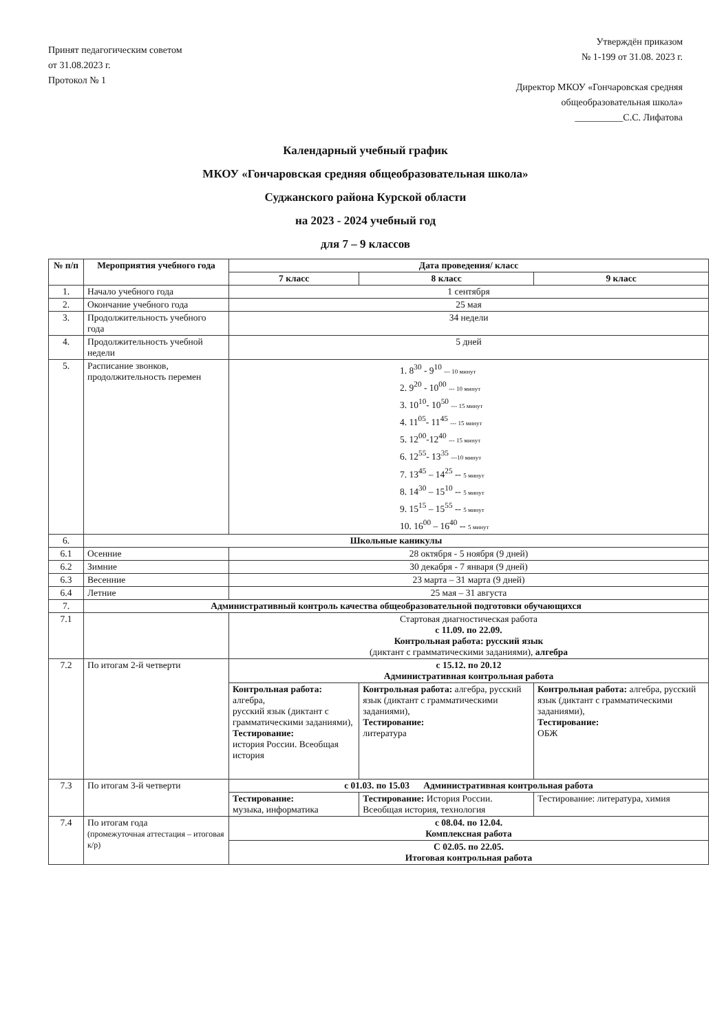Принят педагогическим советом
от 31.08.2023 г.
Протокол № 1
Утверждён приказом
№ 1-199 от 31.08. 2023 г.
Директор МКОУ «Гончаровская средняя
общеобразовательная школа»
__________С.С. Лифатова
Календарный учебный график
МКОУ «Гончаровская средняя общеобразовательная школа»
Суджанского района Курской области
на 2023 - 2024 учебный год
для 7 – 9 классов
| № п/п | Мероприятия учебного года | Дата проведения/ класс | | |
| --- | --- | --- | --- | --- |
| | | 7 класс | 8 класс | 9 класс |
| 1. | Начало учебного года | 1 сентября | | |
| 2. | Окончание учебного года | 25 мая | | |
| 3. | Продолжительность учебного года | 34 недели | | |
| 4. | Продолжительность учебной недели | 5 дней | | |
| 5. | Расписание звонков, продолжительность перемен | 1. 8<sup>30</sup> - 9<sup>10</sup> --- 10 минут 2. 9<sup>20</sup> - 10<sup>00</sup> --- 10 минут 3. 10<sup>10</sup>- 10<sup>50</sup> --- 15 минут 4. 11<sup>05</sup>- 11<sup>45</sup> --- 15 минут 5. 12<sup>00</sup>-12<sup>40</sup> --- 15 минут 6. 12<sup>55</sup>- 13<sup>35</sup> ---10 минут 7. 13<sup>45</sup> – 14<sup>25</sup> -- 5 минут 8. 14<sup>30</sup> – 15<sup>10</sup> -- 5 минут 9. 15<sup>15</sup> – 15<sup>55</sup> -- 5 минут 10. 16<sup>00</sup> – 16<sup>40</sup> -- 5 минут | | |
| 6. | Школьные каникулы | | | |
| 6.1 | Осенние | 28 октября - 5 ноября (9 дней) | | |
| 6.2 | Зимние | 30 декабря - 7 января (9 дней) | | |
| 6.3 | Весенние | 23 марта – 31 марта (9 дней) | | |
| 6.4 | Летние | 25 мая – 31 августа | | |
| 7. | Административный контроль качества общеобразовательной подготовки обучающихся | | | |
| 7.1 | | Стартовая диагностическая работа с 11.09. по 22.09. Контрольная работа: русский язык (диктант с грамматическими заданиями), алгебра | | |
| 7.2 | По итогам 2-й четверти | с 15.12. по 20.12 Административная контрольная работа | | |
| | | Контрольная работа: алгебра, русский язык (диктант с грамматическими заданиями), Тестирование: история России. Всеобщая история | Контрольная работа: алгебра, русский язык (диктант с грамматическими заданиями), Тестирование: литература | Контрольная работа: алгебра, русский язык (диктант с грамматическими заданиями), Тестирование: ОБЖ |
| 7.3 | По итогам 3-й четверти | с 01.03. по 15.03 Административная контрольная работа | | |
| | | Тестирование: музыка, информатика | Тестирование: История России. Всеобщая история, технология | Тестирование: литература, химия |
| 7.4 | По итогам года (промежуточная аттестация – итоговая к/р) | с 08.04. по 12.04. Комплексная работа | | |
| | | С 02.05. по 22.05. Итоговая контрольная работа | | |